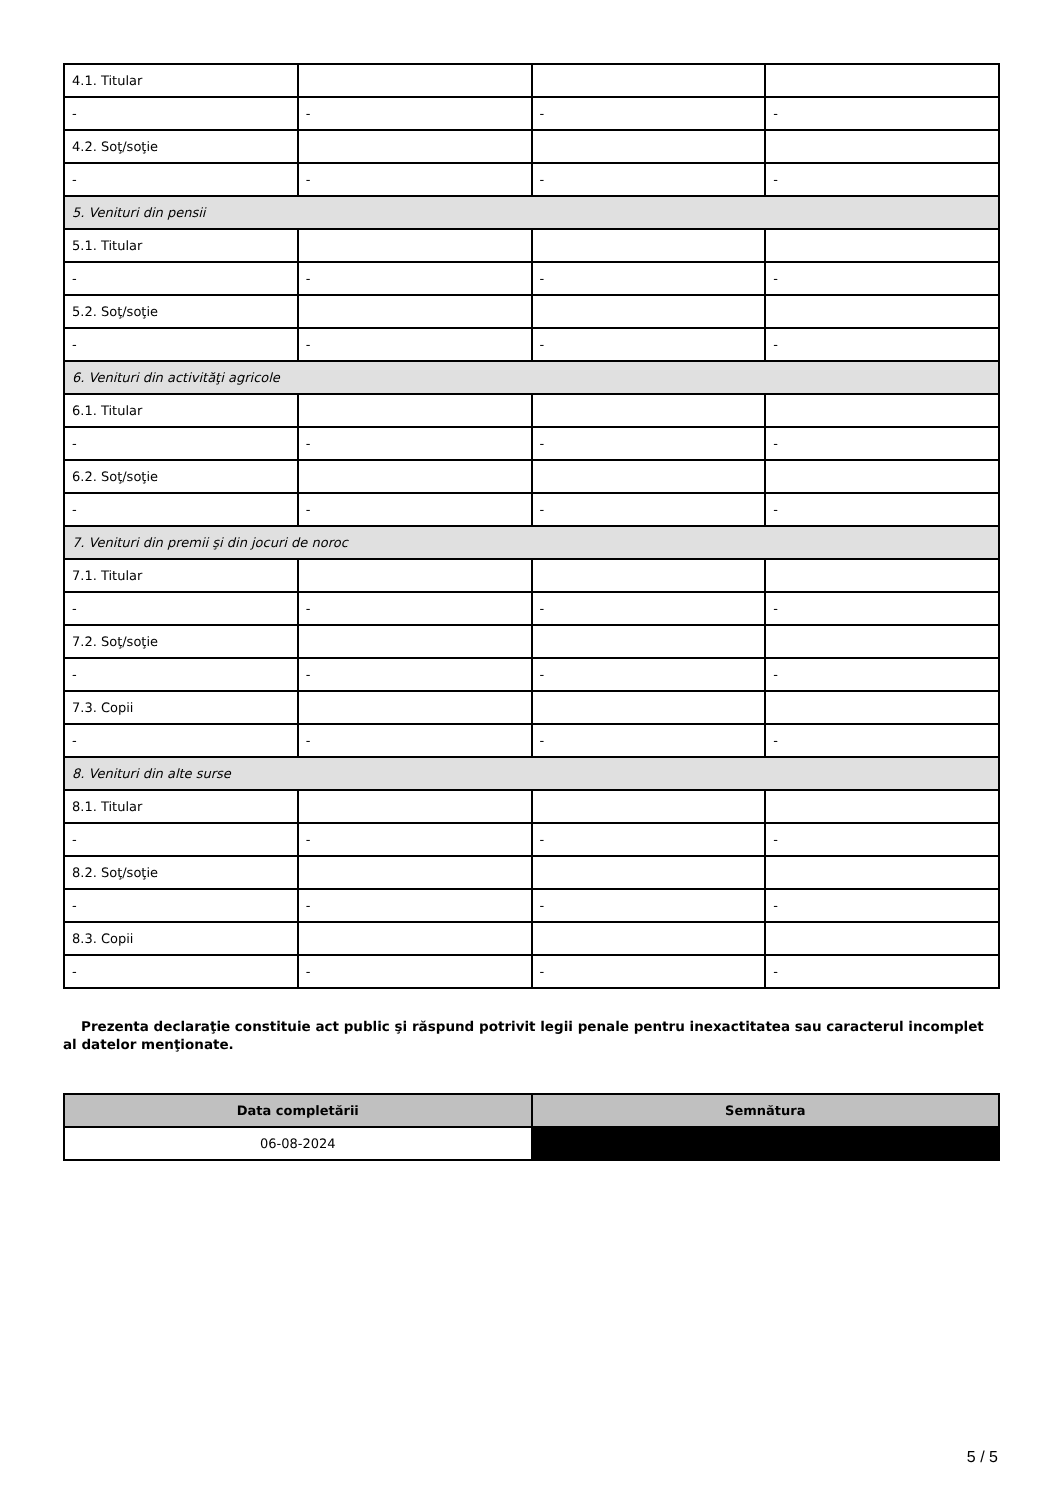| 4.1. Titular | | | |
| - | - | - | - |
| 4.2. Soţ/soţie | | | |
| - | - | - | - |
| 5. Venituri din pensii | | | |
| 5.1. Titular | | | |
| - | - | - | - |
| 5.2. Soţ/soţie | | | |
| - | - | - | - |
| 6. Venituri din activităţi agricole | | | |
| 6.1. Titular | | | |
| - | - | - | - |
| 6.2. Soţ/soţie | | | |
| - | - | - | - |
| 7. Venituri din premii şi din jocuri de noroc | | | |
| 7.1. Titular | | | |
| - | - | - | - |
| 7.2. Soţ/soţie | | | |
| - | - | - | - |
| 7.3. Copii | | | |
| - | - | - | - |
| 8. Venituri din alte surse | | | |
| 8.1. Titular | | | |
| - | - | - | - |
| 8.2. Soţ/soţie | | | |
| - | - | - | - |
| 8.3. Copii | | | |
| - | - | - | - |
Prezenta declaraţie constituie act public şi răspund potrivit legii penale pentru inexactitatea sau caracterul incomplet al datelor menţionate.
| Data completării | Semnătura |
| --- | --- |
| 06-08-2024 | |
5 / 5